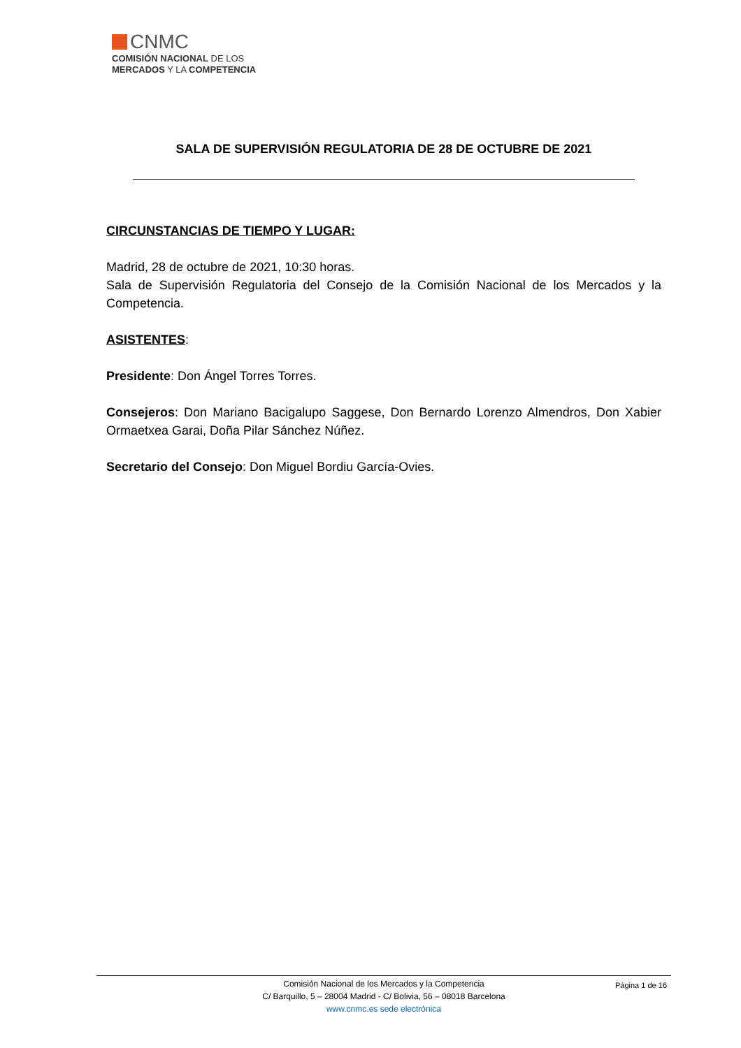CNMC
COMISIÓN NACIONAL DE LOS
MERCADOS Y LA COMPETENCIA
SALA DE SUPERVISIÓN REGULATORIA DE 28 DE OCTUBRE DE 2021
CIRCUNSTANCIAS DE TIEMPO Y LUGAR:
Madrid, 28 de octubre de 2021, 10:30 horas.
Sala de Supervisión Regulatoria del Consejo de la Comisión Nacional de los Mercados y la Competencia.
ASISTENTES:
Presidente: Don Ángel Torres Torres.
Consejeros: Don Mariano Bacigalupo Saggese, Don Bernardo Lorenzo Almendros, Don Xabier Ormaetxea Garai, Doña Pilar Sánchez Núñez.
Secretario del Consejo: Don Miguel Bordiu García-Ovies.
Página 1 de 16
Comisión Nacional de los Mercados y la Competencia
C/ Barquillo, 5 – 28004 Madrid - C/ Bolivia, 56 – 08018 Barcelona
www.cnmc.es sede electrónica